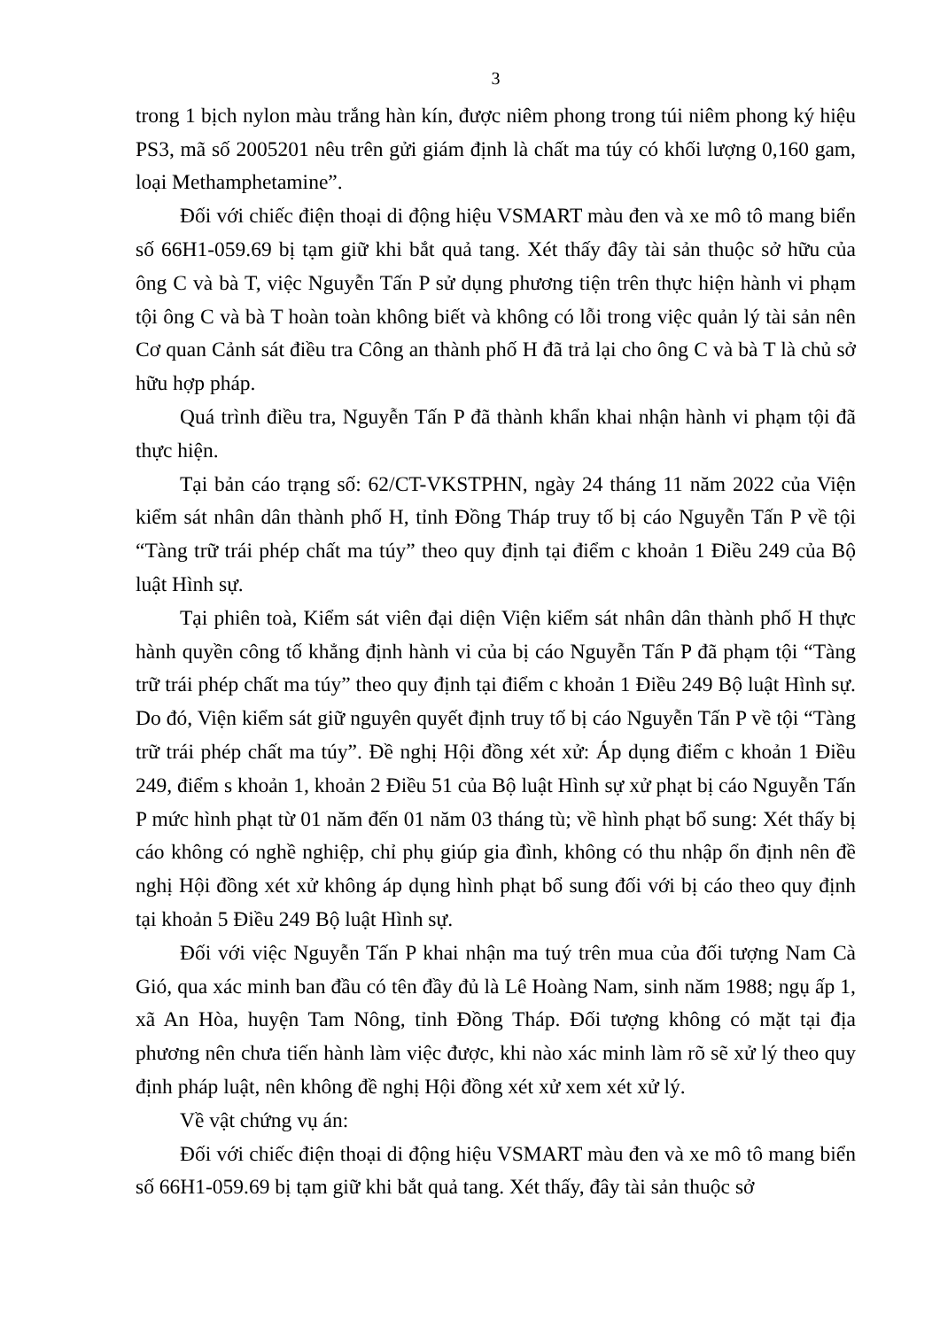3
trong 1 bịch nylon màu trắng hàn kín, được niêm phong trong túi niêm phong ký hiệu PS3, mã số 2005201 nêu trên gửi giám định là chất ma túy có khối lượng 0,160 gam, loại Methamphetamine”.
Đối với chiếc điện thoại di động hiệu VSMART màu đen và xe mô tô mang biển số 66H1-059.69 bị tạm giữ khi bắt quả tang. Xét thấy đây tài sản thuộc sở hữu của ông C và bà T, việc Nguyễn Tấn P sử dụng phương tiện trên thực hiện hành vi phạm tội ông C và bà T hoàn toàn không biết và không có lỗi trong việc quản lý tài sản nên Cơ quan Cảnh sát điều tra Công an thành phố H đã trả lại cho ông C và bà T là chủ sở hữu hợp pháp.
Quá trình điều tra, Nguyễn Tấn P đã thành khẩn khai nhận hành vi phạm tội đã thực hiện.
Tại bản cáo trạng số: 62/CT-VKSTPHN, ngày 24 tháng 11 năm 2022 của Viện kiểm sát nhân dân thành phố H, tỉnh Đồng Tháp truy tố bị cáo Nguyễn Tấn P về tội “Tàng trữ trái phép chất ma túy” theo quy định tại điểm c khoản 1 Điều 249 của Bộ luật Hình sự.
Tại phiên toà, Kiểm sát viên đại diện Viện kiểm sát nhân dân thành phố H thực hành quyền công tố khẳng định hành vi của bị cáo Nguyễn Tấn P đã phạm tội “Tàng trữ trái phép chất ma túy” theo quy định tại điểm c khoản 1 Điều 249 Bộ luật Hình sự. Do đó, Viện kiểm sát giữ nguyên quyết định truy tố bị cáo Nguyễn Tấn P về tội “Tàng trữ trái phép chất ma túy”. Đề nghị Hội đồng xét xử: Áp dụng điểm c khoản 1 Điều 249, điểm s khoản 1, khoản 2 Điều 51 của Bộ luật Hình sự xử phạt bị cáo Nguyễn Tấn P mức hình phạt từ 01 năm đến 01 năm 03 tháng tù; về hình phạt bổ sung: Xét thấy bị cáo không có nghề nghiệp, chỉ phụ giúp gia đình, không có thu nhập ổn định nên đề nghị Hội đồng xét xử không áp dụng hình phạt bổ sung đối với bị cáo theo quy định tại khoản 5 Điều 249 Bộ luật Hình sự.
Đối với việc Nguyễn Tấn P khai nhận ma tuý trên mua của đối tượng Nam Cà Gió, qua xác minh ban đầu có tên đầy đủ là Lê Hoàng Nam, sinh năm 1988; ngụ ấp 1, xã An Hòa, huyện Tam Nông, tỉnh Đồng Tháp. Đối tượng không có mặt tại địa phương nên chưa tiến hành làm việc được, khi nào xác minh làm rõ sẽ xử lý theo quy định pháp luật, nên không đề nghị Hội đồng xét xử xem xét xử lý.
Về vật chứng vụ án:
Đối với chiếc điện thoại di động hiệu VSMART màu đen và xe mô tô mang biển số 66H1-059.69 bị tạm giữ khi bắt quả tang. Xét thấy, đây tài sản thuộc sở